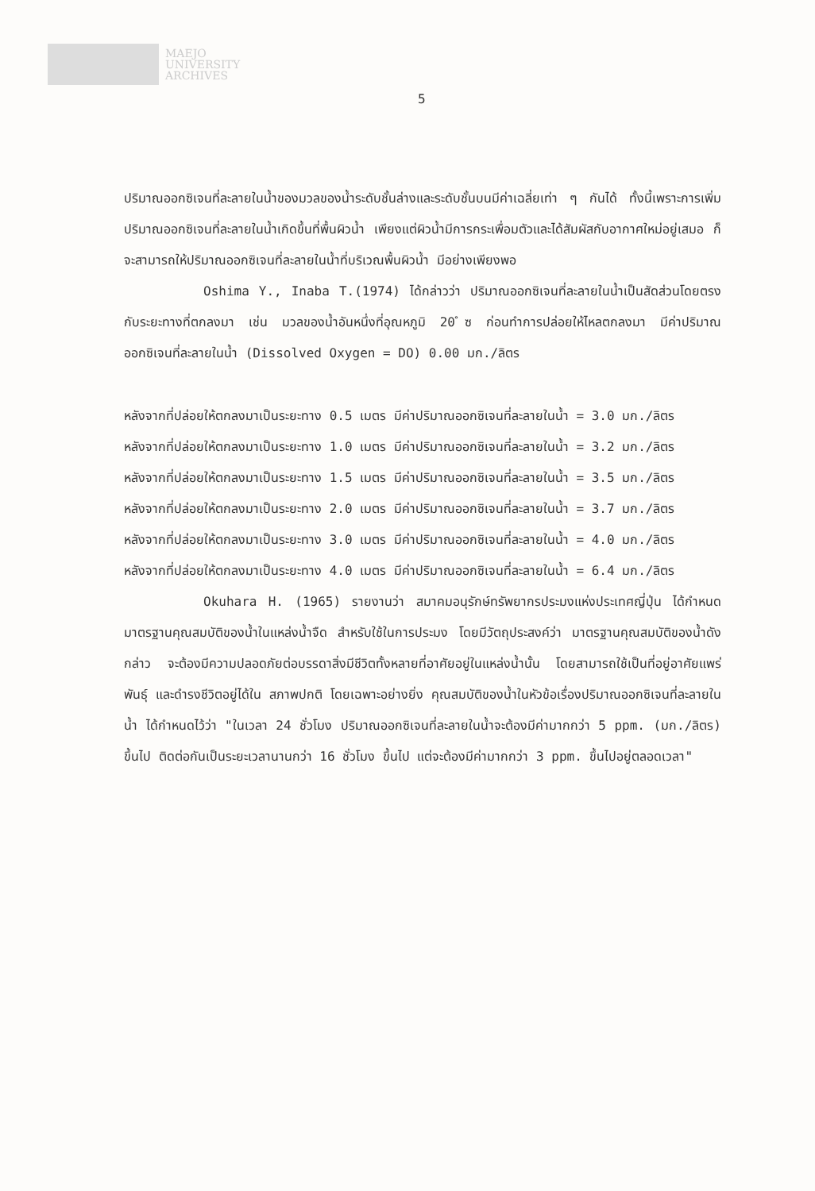MAEJO
UNIVERSITY
ARCHIVES
5
ปริมาณออกซิเจนที่ละลายในน้ำของมวลของน้ำระดับชั้นล่างและระดับชั้นบนมีค่าเฉลี่ยเท่า ๆ กันได้ ทั้งนี้เพราะการเพิ่มปริมาณออกซิเจนที่ละลายในน้ำเกิดขึ้นที่พื้นผิวน้ำ เพียงแต่ผิวน้ำมีการกระเพื่อมตัวและได้สัมผัสกับอากาศใหม่อยู่เสมอ ก็จะสามารถให้ปริมาณออกซิเจนที่ละลายในน้ำที่บริเวณพื้นผิวน้ำ มีอย่างเพียงพอ
Oshima Y., Inaba T.(1974) ได้กล่าวว่า ปริมาณออกซิเจนที่ละลายในน้ำเป็นสัดส่วนโดยตรงกับระยะทางที่ตกลงมา เช่น มวลของน้ำอันหนึ่งที่อุณหภูมิ 20 ํซ ก่อนทำการปล่อยให้ไหลตกลงมา มีค่าปริมาณออกซิเจนที่ละลายในน้ำ (Dissolved Oxygen = DO) 0.00 มก./ลิตร
หลังจากที่ปล่อยให้ตกลงมาเป็นระยะทาง 0.5 เมตร มีค่าปริมาณออกซิเจนที่ละลายในน้ำ = 3.0 มก./ลิตร
หลังจากที่ปล่อยให้ตกลงมาเป็นระยะทาง 1.0 เมตร มีค่าปริมาณออกซิเจนที่ละลายในน้ำ = 3.2 มก./ลิตร
หลังจากที่ปล่อยให้ตกลงมาเป็นระยะทาง 1.5 เมตร มีค่าปริมาณออกซิเจนที่ละลายในน้ำ = 3.5 มก./ลิตร
หลังจากที่ปล่อยให้ตกลงมาเป็นระยะทาง 2.0 เมตร มีค่าปริมาณออกซิเจนที่ละลายในน้ำ = 3.7 มก./ลิตร
หลังจากที่ปล่อยให้ตกลงมาเป็นระยะทาง 3.0 เมตร มีค่าปริมาณออกซิเจนที่ละลายในน้ำ = 4.0 มก./ลิตร
หลังจากที่ปล่อยให้ตกลงมาเป็นระยะทาง 4.0 เมตร มีค่าปริมาณออกซิเจนที่ละลายในน้ำ = 6.4 มก./ลิตร
Okuhara H. (1965) รายงานว่า สมาคมอนุรักษ์ทรัพยากรประมงแห่งประเทศญี่ปุ่น ได้กำหนดมาตรฐานคุณสมบัติของน้ำในแหล่งน้ำจืด สำหรับใช้ในการประมง โดยมีวัตถุประสงค์ว่า มาตรฐานคุณสมบัติของน้ำดังกล่าว จะต้องมีความปลอดภัยต่อบรรดาสิ่งมีชีวิตทั้งหลายที่อาศัยอยู่ในแหล่งน้ำนั้น โดยสามารถใช้เป็นที่อยู่อาศัยแพร่พันธุ์ และดำรงชีวิตอยู่ได้ใน สภาพปกติ โดยเฉพาะอย่างยิ่ง คุณสมบัติของน้ำในหัวข้อเรื่องปริมาณออกซิเจนที่ละลายในน้ำ ได้กำหนดไว้ว่า "ในเวลา 24 ชั่วโมง ปริมาณออกซิเจนที่ละลายในน้ำจะต้องมีค่ามากกว่า 5 ppm. (มก./ลิตร) ขึ้นไป ติดต่อกันเป็นระยะเวลานานกว่า 16 ชั่วโมง ขึ้นไป แต่จะต้องมีค่ามากกว่า 3 ppm. ขึ้นไปอยู่ตลอดเวลา"